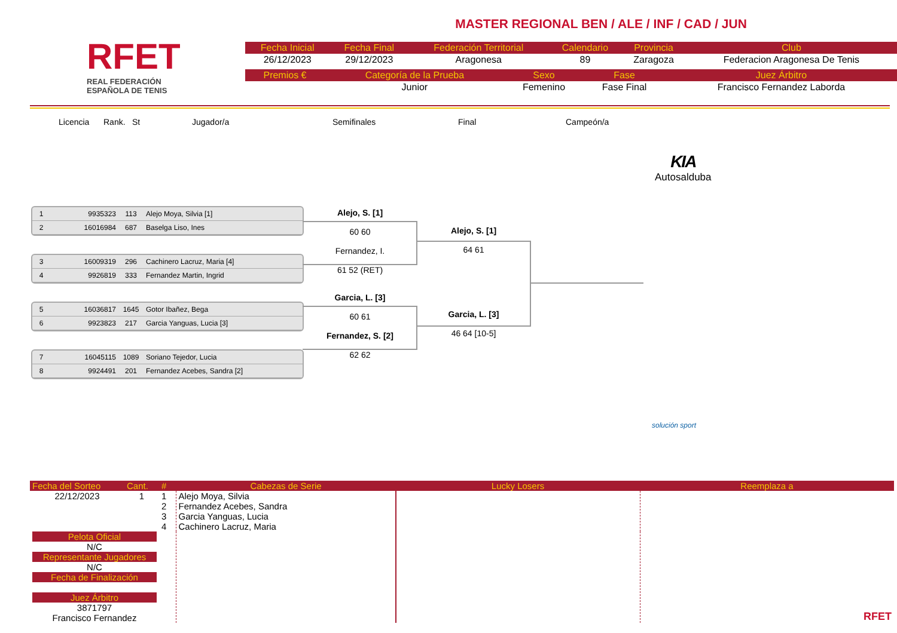RFET
REAL FEDERACIÓN
ESPAÑOLA DE TENIS
MASTER REGIONAL BEN / ALE / INF / CAD / JUN
| Fecha Inicial | Fecha Final | Federación Territorial | Calendario | Provincia | Club |
| --- | --- | --- | --- | --- | --- |
| 26/12/2023 | 29/12/2023 | Aragonesa | 89 | Zaragoza | Federacion Aragonesa De Tenis |
| Premios € | Categoría de la Prueba | Sexo | Fase | Juez Árbitro |
| --- | --- | --- | --- | --- |
| | Junior | Femenino | Fase Final | Francisco Fernandez Laborda |
Licencia Rank. St Jugador/a Semifinales Final Campeón/a
KIA
Autosalduba
1 9935323 113 Alejo Moya, Silvia [1]
2 16016984 687 Baselga Liso, Ines
3 16009319 296 Cachinero Lacruz, Maria [4]
4 9926819 333 Fernandez Martin, Ingrid
5 16036817 1645 Gotor Ibañez, Bega
6 9923823 217 Garcia Yanguas, Lucia [3]
7 16045115 1089 Soriano Tejedor, Lucia
8 9924491 201 Fernandez Acebes, Sandra [2]
Alejo, S. [1]
60 60
Fernandez, I.
61 52 (RET)
Alejo, S. [1]
64 61
Garcia, L. [3]
60 61
Fernandez, S. [2]
62 62
Garcia, L. [3]
46 64 [10-5]
solución sport
| Fecha del Sorteo | Cant. | # | Cabezas de Serie | Lucky Losers | Reemplaza a |
| 22/12/2023 | 1 | 1 2 3 4 | Alejo Moya, Silvia Fernandez Acebes, Sandra Garcia Yanguas, Lucia Cachinero Lacruz, Maria | | |
| Pelota Oficial N/C Representante Jugadores N/C Fecha de Finalización Juez Árbitro 3871797 Francisco Fernandez | | | | | RFET |